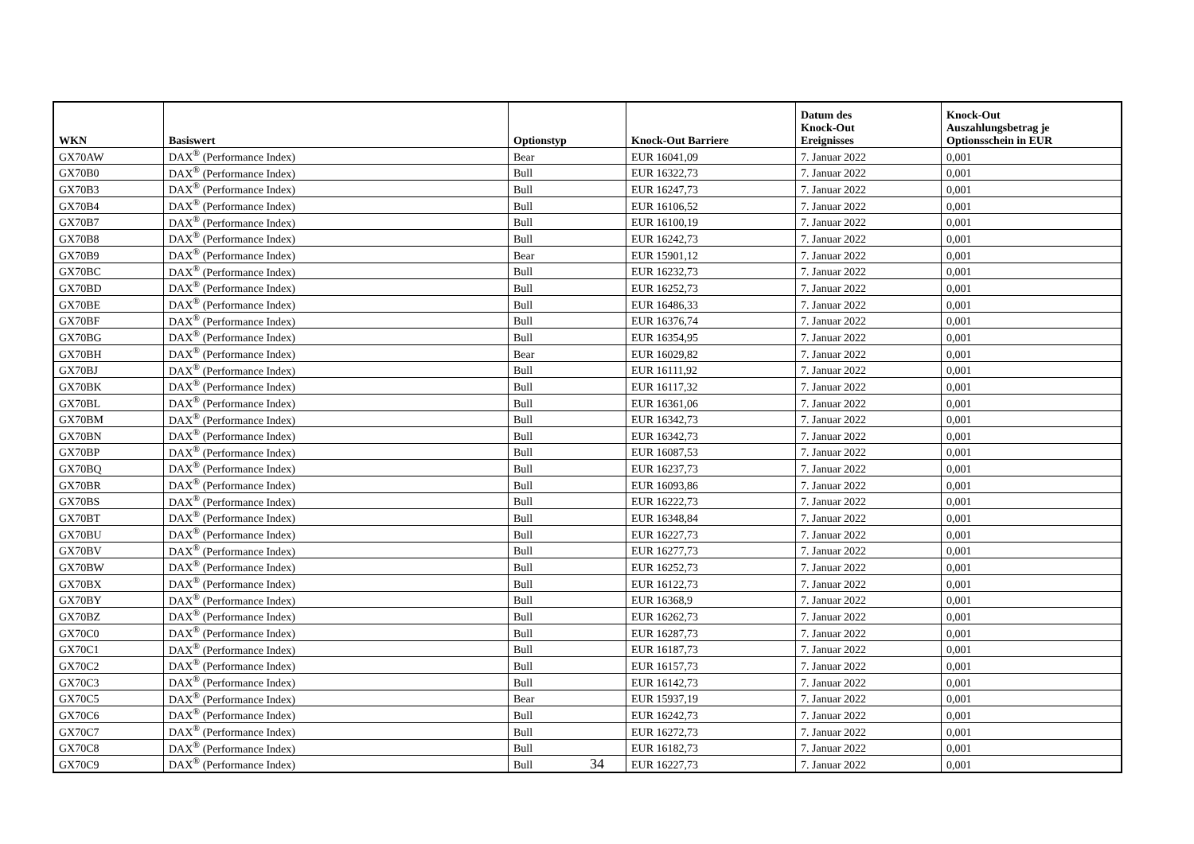| WKN | Basiswert | Optionstyp | Knock-Out Barriere | Datum des Knock-Out Ereignisses | Knock-Out Auszahlungsbetrag je Optionsschein in EUR |
| --- | --- | --- | --- | --- | --- |
| GX70AW | DAX<sup>®</sup> (Performance Index) | Bear | EUR 16041,09 | 7. Januar 2022 | 0,001 |
| GX70B0 | DAX<sup>®</sup> (Performance Index) | Bull | EUR 16322,73 | 7. Januar 2022 | 0,001 |
| GX70B3 | DAX<sup>®</sup> (Performance Index) | Bull | EUR 16247,73 | 7. Januar 2022 | 0,001 |
| GX70B4 | DAX<sup>®</sup> (Performance Index) | Bull | EUR 16106,52 | 7. Januar 2022 | 0,001 |
| GX70B7 | DAX<sup>®</sup> (Performance Index) | Bull | EUR 16100,19 | 7. Januar 2022 | 0,001 |
| GX70B8 | DAX<sup>®</sup> (Performance Index) | Bull | EUR 16242,73 | 7. Januar 2022 | 0,001 |
| GX70B9 | DAX<sup>®</sup> (Performance Index) | Bear | EUR 15901,12 | 7. Januar 2022 | 0,001 |
| GX70BC | DAX<sup>®</sup> (Performance Index) | Bull | EUR 16232,73 | 7. Januar 2022 | 0,001 |
| GX70BD | DAX<sup>®</sup> (Performance Index) | Bull | EUR 16252,73 | 7. Januar 2022 | 0,001 |
| GX70BE | DAX<sup>®</sup> (Performance Index) | Bull | EUR 16486,33 | 7. Januar 2022 | 0,001 |
| GX70BF | DAX<sup>®</sup> (Performance Index) | Bull | EUR 16376,74 | 7. Januar 2022 | 0,001 |
| GX70BG | DAX<sup>®</sup> (Performance Index) | Bull | EUR 16354,95 | 7. Januar 2022 | 0,001 |
| GX70BH | DAX<sup>®</sup> (Performance Index) | Bear | EUR 16029,82 | 7. Januar 2022 | 0,001 |
| GX70BJ | DAX<sup>®</sup> (Performance Index) | Bull | EUR 16111,92 | 7. Januar 2022 | 0,001 |
| GX70BK | DAX<sup>®</sup> (Performance Index) | Bull | EUR 16117,32 | 7. Januar 2022 | 0,001 |
| GX70BL | DAX<sup>®</sup> (Performance Index) | Bull | EUR 16361,06 | 7. Januar 2022 | 0,001 |
| GX70BM | DAX<sup>®</sup> (Performance Index) | Bull | EUR 16342,73 | 7. Januar 2022 | 0,001 |
| GX70BN | DAX<sup>®</sup> (Performance Index) | Bull | EUR 16342,73 | 7. Januar 2022 | 0,001 |
| GX70BP | DAX<sup>®</sup> (Performance Index) | Bull | EUR 16087,53 | 7. Januar 2022 | 0,001 |
| GX70BQ | DAX<sup>®</sup> (Performance Index) | Bull | EUR 16237,73 | 7. Januar 2022 | 0,001 |
| GX70BR | DAX<sup>®</sup> (Performance Index) | Bull | EUR 16093,86 | 7. Januar 2022 | 0,001 |
| GX70BS | DAX<sup>®</sup> (Performance Index) | Bull | EUR 16222,73 | 7. Januar 2022 | 0,001 |
| GX70BT | DAX<sup>®</sup> (Performance Index) | Bull | EUR 16348,84 | 7. Januar 2022 | 0,001 |
| GX70BU | DAX<sup>®</sup> (Performance Index) | Bull | EUR 16227,73 | 7. Januar 2022 | 0,001 |
| GX70BV | DAX<sup>®</sup> (Performance Index) | Bull | EUR 16277,73 | 7. Januar 2022 | 0,001 |
| GX70BW | DAX<sup>®</sup> (Performance Index) | Bull | EUR 16252,73 | 7. Januar 2022 | 0,001 |
| GX70BX | DAX<sup>®</sup> (Performance Index) | Bull | EUR 16122,73 | 7. Januar 2022 | 0,001 |
| GX70BY | DAX<sup>®</sup> (Performance Index) | Bull | EUR 16368,9 | 7. Januar 2022 | 0,001 |
| GX70BZ | DAX<sup>®</sup> (Performance Index) | Bull | EUR 16262,73 | 7. Januar 2022 | 0,001 |
| GX70C0 | DAX<sup>®</sup> (Performance Index) | Bull | EUR 16287,73 | 7. Januar 2022 | 0,001 |
| GX70C1 | DAX<sup>®</sup> (Performance Index) | Bull | EUR 16187,73 | 7. Januar 2022 | 0,001 |
| GX70C2 | DAX<sup>®</sup> (Performance Index) | Bull | EUR 16157,73 | 7. Januar 2022 | 0,001 |
| GX70C3 | DAX<sup>®</sup> (Performance Index) | Bull | EUR 16142,73 | 7. Januar 2022 | 0,001 |
| GX70C5 | DAX<sup>®</sup> (Performance Index) | Bear | EUR 15937,19 | 7. Januar 2022 | 0,001 |
| GX70C6 | DAX<sup>®</sup> (Performance Index) | Bull | EUR 16242,73 | 7. Januar 2022 | 0,001 |
| GX70C7 | DAX<sup>®</sup> (Performance Index) | Bull | EUR 16272,73 | 7. Januar 2022 | 0,001 |
| GX70C8 | DAX<sup>®</sup> (Performance Index) | Bull | EUR 16182,73 | 7. Januar 2022 | 0,001 |
| GX70C9 | DAX<sup>®</sup> (Performance Index) | Bull | EUR 16227,73 | 7. Januar 2022 | 0,001 |
34